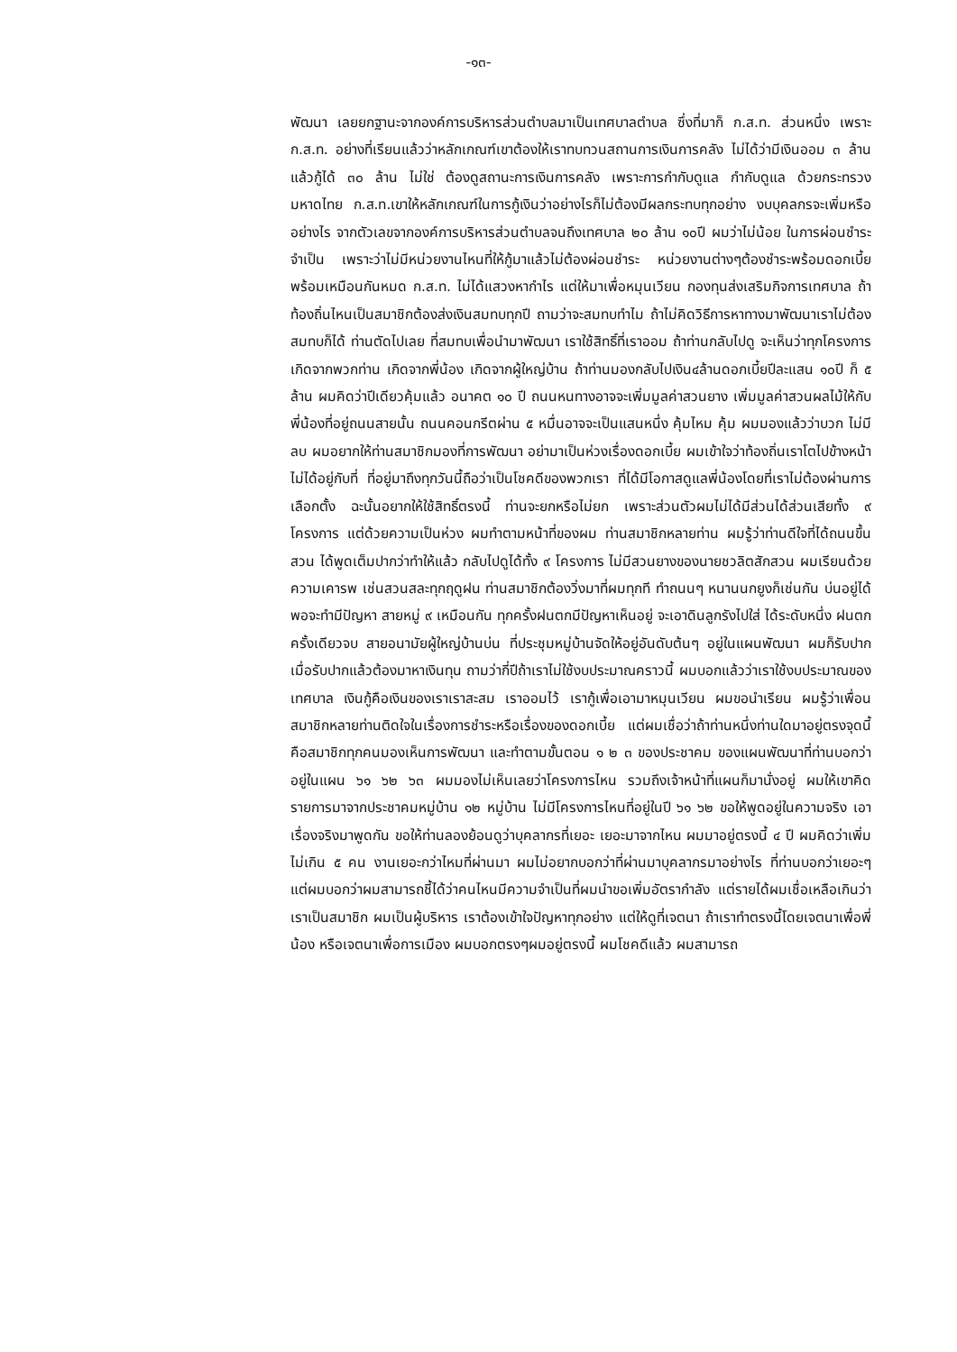-๑๓-
พัฒนา เลยยกฐานะจากองค์การบริหารส่วนตำบลมาเป็นเทศบาลตำบล ซึ่งที่มาก็ ก.ส.ท. ส่วนหนึ่ง เพราะ ก.ส.ท. อย่างที่เรียนแล้วว่าหลักเกณฑ์เขาต้องให้เราทบทวนสถานการเงินการคลัง ไม่ได้ว่ามีเงินออม ๓ ล้าน แล้วกู้ได้ ๓๐ ล้าน ไม่ใช่ ต้องดูสถานะการเงินการคลัง เพราะการกำกับดูแล กำกับดูแล ด้วยกระทรวงมหาดไทย ก.ส.ท.เขาให้หลักเกณฑ์ในการกู้เงินว่าอย่างไรก็ไม่ต้องมีผลกระทบทุกอย่าง งบบุคลกรจะเพิ่มหรืออย่างไร จากตัวเลขจากองค์การบริหารส่วนตำบลจนถึงเทศบาล ๒๐ ล้าน ๑๐ปี ผมว่าไม่น้อย ในการผ่อนชำระ จำเป็น เพราะว่าไม่มีหน่วยงานไหนที่ให้กู้มาแล้วไม่ต้องผ่อนชำระ หน่วยงานต่างๆต้องชำระพร้อมดอกเบี้ยพร้อมเหมือนกันหมด ก.ส.ท. ไม่ได้แสวงหากำไร แต่ให้มาเพื่อหมุนเวียน กองทุนส่งเสริมกิจการเทศบาล ถ้าท้องถิ่นไหนเป็นสมาชิกต้องส่งเงินสมทบทุกปี ถามว่าจะสมทบทำไม ถ้าไม่คิดวิธีการหาทางมาพัฒนาเราไม่ต้องสมทบก็ได้ ท่านตัดไปเลย ที่สมทบเพื่อนำมาพัฒนา เราใช้สิทธิ์ที่เราออม ถ้าท่านกลับไปดู จะเห็นว่าทุกโครงการเกิดจากพวกท่าน เกิดจากพี่น้อง เกิดจากผู้ใหญ่บ้าน ถ้าท่านมองกลับไปเงิน๔ล้านดอกเบี้ยปีละแสน ๑๐ปี ก็ ๕ ล้าน ผมคิดว่าปีเดียวคุ้มแล้ว อนาคต ๑๐ ปี ถนนหนทางอาจจะเพิ่มมูลค่าสวนยาง เพิ่มมูลค่าสวนผลไม้ให้กับพี่น้องที่อยู่ถนนสายนั้น ถนนคอนกรีตผ่าน ๕ หมื่นอาจจะเป็นแสนหนึ่ง คุ้มไหม คุ้ม ผมมองแล้วว่าบวก ไม่มีลบ ผมอยากให้ท่านสมาชิกมองที่การพัฒนา อย่ามาเป็นห่วงเรื่องดอกเบี้ย ผมเข้าใจว่าท้องถิ่นเราโตไปข้างหน้าไม่ได้อยู่กับที่ ที่อยู่มาถึงทุกวันนี้ถือว่าเป็นโชคดีของพวกเรา ที่ได้มีโอกาสดูแลพี่น้องโดยที่เราไม่ต้องผ่านการเลือกตั้ง ฉะนั้นอยากให้ใช้สิทธิ์ตรงนี้ ท่านจะยกหรือไม่ยก เพราะส่วนตัวผมไม่ได้มีส่วนได้ส่วนเสียทั้ง ๙ โครงการ แต่ด้วยความเป็นห่วง ผมทำตามหน้าที่ของผม ท่านสมาชิกหลายท่าน ผมรู้ว่าท่านดีใจที่ได้ถนนขึ้นสวน ได้พูดเต็มปากว่าทำให้แล้ว กลับไปดูได้ทั้ง ๙ โครงการ ไม่มีสวนยางของนายชวลิตสักสวน ผมเรียนด้วยความเคารพ เช่นสวนสละทุกฤดูฝน ท่านสมาชิกต้องวิ่งมาที่ผมทุกที ทำถนนๆ หนานนกยูงก็เช่นกัน บ่นอยู่ได้ พอจะทำมีปัญหา สายหมู่ ๙ เหมือนกัน ทุกครั้งฝนตกมีปัญหาเห็นอยู่ จะเอาดินลูกรังไปใส่ ได้ระดับหนึ่ง ฝนตกครั้งเดียวจบ สายอนามัยผู้ใหญ่บ้านบ่น ที่ประชุมหมู่บ้านจัดให้อยู่อันดับต้นๆ อยู่ในแผนพัฒนา ผมก็รับปาก เมื่อรับปากแล้วต้องมาหาเงินทุน ถามว่ากี่ปีถ้าเราไม่ใช้งบประมาณคราวนี้ ผมบอกแล้วว่าเราใช้งบประมาณของเทศบาล เงินกู้คือเงินของเราเราสะสม เราออมไว้ เรากู้เพื่อเอามาหมุนเวียน ผมขอนำเรียน ผมรู้ว่าเพื่อนสมาชิกหลายท่านติดใจในเรื่องการชำระหรือเรื่องของดอกเบี้ย แต่ผมเชื่อว่าถ้าท่านหนึ่งท่านใดมาอยู่ตรงจุดนี้ คือสมาชิกทุกคนมองเห็นการพัฒนา และทำตามขั้นตอน ๑ ๒ ๓ ของประชาคม ของแผนพัฒนาที่ท่านบอกว่าอยู่ในแผน ๖๑ ๖๒ ๖๓ ผมมองไม่เห็นเลยว่าโครงการไหน รวมถึงเจ้าหน้าที่แผนก็มานั่งอยู่ ผมให้เขาคิดรายการมาจากประชาคมหมู่บ้าน ๑๒ หมู่บ้าน ไม่มีโครงการไหนที่อยู่ในปี ๖๑ ๖๒ ขอให้พูดอยู่ในความจริง เอาเรื่องจริงมาพูดกัน ขอให้ท่านลองย้อนดูว่าบุคลากรที่เยอะ เยอะมาจากไหน ผมมาอยู่ตรงนี้ ๔ ปี ผมคิดว่าเพิ่มไม่เกิน ๕ คน งานเยอะกว่าไหมที่ผ่านมา ผมไม่อยากบอกว่าที่ผ่านมาบุคลากรมาอย่างไร ที่ท่านบอกว่าเยอะๆ แต่ผมบอกว่าผมสามารถชี้ได้ว่าคนไหนมีความจำเป็นที่ผมนำขอเพิ่มอัตรากำลัง แต่รายได้ผมเชื่อเหลือเกินว่าเราเป็นสมาชิก ผมเป็นผู้บริหาร เราต้องเข้าใจปัญหาทุกอย่าง แต่ให้ดูที่เจตนา ถ้าเราทำตรงนี้โดยเจตนาเพื่อพี่น้อง หรือเจตนาเพื่อการเมือง ผมบอกตรงๆผมอยู่ตรงนี้ ผมโชคดีแล้ว ผมสามารถ